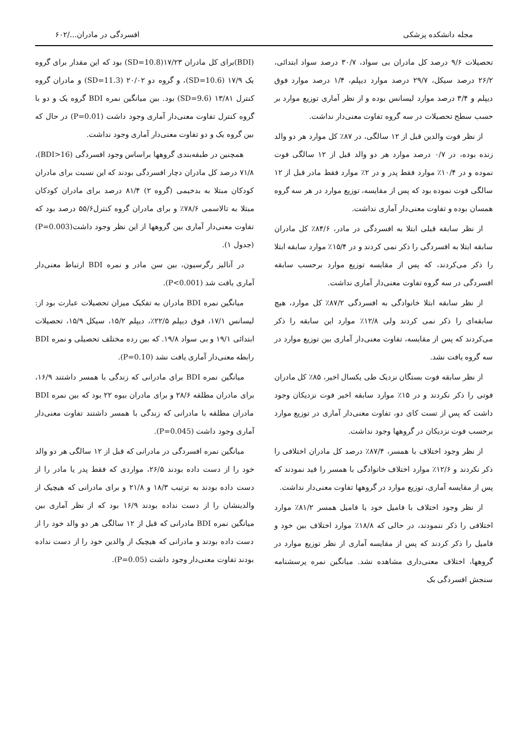مجله دانشکده پزشکی افسردگی در مادران.../۶۰۲
تحصیلات ۹/۶ درصد کل مادران بی سواد، ۳۰/۷ درصد سواد ابتدائی، ۲۶/۲ درصد سیکل، ۲۹/۷ درصد موارد دیپلم، ۱/۴ درصد موارد فوق دیپلم و ۳/۴ درصد موارد لیسانس بوده و از نظر آماری توزیع موارد بر حسب سطح تحصیلات در سه گروه تفاوت معنی‌دار نداشت.
از نظر فوت والدین قبل از ۱۲ سالگی، در ۸۷٪ کل موارد هر دو والد زنده بوده، در ۰/۷ درصد موارد هر دو والد قبل از ۱۲ سالگی فوت نموده و در ۱۰/۴٪ موارد فقط پدر و در ۲٪ موارد فقط مادر قبل از ۱۲ سالگی فوت نموده بود که پس از مقایسه، توزیع موارد در هر سه گروه همسان بوده و تفاوت معنی‌دار آماری نداشت.
از نظر سابقه قبلی ابتلا به افسردگی در مادر، ۸۴/۶٪ کل مادران سابقه ابتلا به افسردگی را ذکر نمی کردند و در ۱۵/۴٪ موارد سابقه ابتلا را ذکر می‌کردند، که پس از مقایسه توزیع موارد برحسب سابقه افسردگی در سه گروه تفاوت معنی‌دار آماری نداشت.
از نظر سابقه ابتلا خانوادگی به افسردگی ۸۷/۲٪ کل موارد، هیچ سابقه‌ای را ذکر نمی کردند ولی ۱۲/۸٪ موارد این سابقه را ذکر می‌کردند که پس از مقایسه، تفاوت معنی‌دار آماری بین توزیع موارد در سه گروه یافت نشد.
از نظر سابقه فوت بستگان نزدیک طی یکسال اخیر، ۸۵٪ کل مادران فوتی را ذکر نکردند و در ۱۵٪ موارد سابقه اخیر فوت نزدیکان وجود داشت که پس از تست کای دو، تفاوت معنی‌دار آماری در توزیع موارد برحسب فوت نزدیکان در گروهها وجود نداشت.
از نظر وجود اختلاف با همسر، ۸۷/۴٪ درصد کل مادران اختلافی را ذکر نکردند و ۱۲/۶٪ موارد اختلاف خانوادگی با همسر را قید نمودند که پس از مقایسه آماری، توزیع موارد در گروهها تفاوت معنی‌دار نداشت.
از نظر وجود اختلاف با فامیل خود یا فامیل همسر ۸۱/۲٪ موارد اختلافی را ذکر ننمودند، در حالی که ۱۸/۸٪ موارد اختلاف بین خود و فامیل را ذکر کردند که پس از مقایسه آماری از نظر توزیع موارد در گروهها، اختلاف معنی‌داری مشاهده نشد. میانگین نمره پرسشنامه سنجش افسردگی بک
(BDI)برای کل مادران ۱۷/۲۳(SD=10.8) بود که این مقدار برای گروه یک ۱۷/۹ (SD=10.6)، و گروه دو ۲۰/۰۲ (SD=11.3) و مادران گروه کنترل ۱۳/۸۱ (SD=9.6) بود. بین میانگین نمره BDI گروه یک و دو با گروه کنترل تفاوت معنی‌دار آماری وجود داشت (P=0.01) در حال که بین گروه یک و دو تفاوت معنی‌دار آماری وجود نداشت.
همچنین در طبقه‌بندی گروهها براساس وجود افسردگی (BDI>16)، ۷۱/۸ درصد کل مادران دچار افسردگی بودند که این نسبت برای مادران کودکان مبتلا به بدخیمی (گروه ۲) ۸۱/۴ درصد برای مادران کودکان مبتلا به تالاسمی ۷۸/۶٪ و برای مادران گروه کنترل۵۵/۶ درصد بود که تفاوت معنی‌دار آماری بین گروهها از این نظر وجود داشت(P=0.003) (جدول ۱).
در آنالیز رگرسیون، بین سن مادر و نمره BDI ارتباط معنی‌دار آماری یافت شد (P<0.001).
میانگین نمره BDI مادران به تفکیک میزان تحصیلات عبارت بود از: لیسانس ۱۷/۱، فوق دیپلم ۲۲/۵٪، دیپلم ۱۵/۲، سیکل ۱۵/۹، تحصیلات ابتدائی ۱۹/۱ و بی سواد ۱۹/۸. که بین رده مختلف تحصیلی و نمره BDI رابطه معنی‌دار آماری یافت نشد (P=0.10).
میانگین نمره BDI برای مادرانی که زندگی با همسر داشتند ۱۶/۹، برای مادران مطلقه ۲۸/۶ و برای مادران بیوه ۲۲ بود که بین نمره BDI مادران مطلقه با مادرانی که زندگی با همسر داشتند تفاوت معنی‌دار آماری وجود داشت (P=0.045).
میانگین نمره افسردگی در مادرانی که قبل از ۱۲ سالگی هر دو والد خود را از دست داده بودند ۲۶/۵، مواردی که فقط پدر یا مادر را از دست داده بودند به ترتیب ۱۸/۳ و ۲۱/۸ و برای مادرانی که هیچیک از والدینشان را از دست نداده بودند ۱۶/۹ بود که از نظر آماری بین میانگین نمره BDI مادرانی که قبل از ۱۲ سالگی هر دو والد خود را از دست داده بودند و مادرانی که هیچیک از والدین خود را از دست نداده بودند تفاوت معنی‌دار وجود داشت (P=0.05).